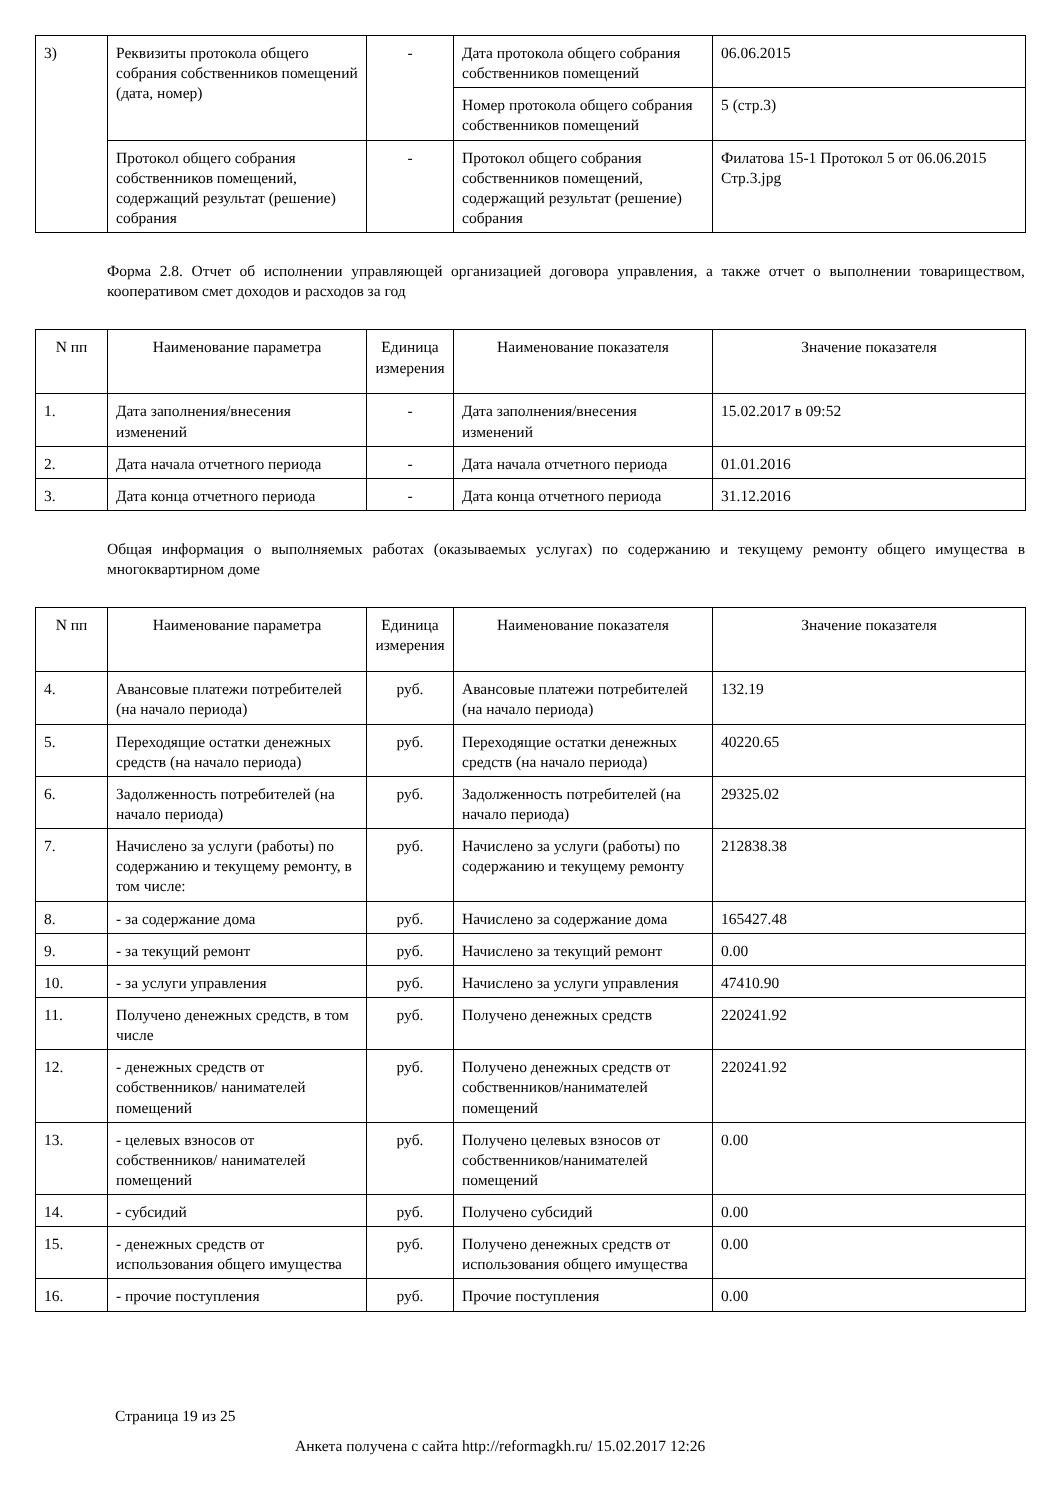| 3) | Реквизиты протокола общего собрания собственников помещений (дата, номер) | - | Дата протокола общего собрания собственников помещений | 06.06.2015 |
| | | | Номер протокола общего собрания собственников помещений | 5 (стр.3) |
| | Протокол общего собрания собственников помещений, содержащий результат (решение) собрания | - | Протокол общего собрания собственников помещений, содержащий результат (решение) собрания | Филатова 15-1 Протокол 5 от 06.06.2015 Стр.3.jpg |
Форма 2.8. Отчет об исполнении управляющей организацией договора управления, а также отчет о выполнении товариществом, кооперативом смет доходов и расходов за год
| N пп | Наименование параметра | Единица измерения | Наименование показателя | Значение показателя |
| --- | --- | --- | --- | --- |
| 1. | Дата заполнения/внесения изменений | - | Дата заполнения/внесения изменений | 15.02.2017 в 09:52 |
| 2. | Дата начала отчетного периода | - | Дата начала отчетного периода | 01.01.2016 |
| 3. | Дата конца отчетного периода | - | Дата конца отчетного периода | 31.12.2016 |
Общая информация о выполняемых работах (оказываемых услугах) по содержанию и текущему ремонту общего имущества в многоквартирном доме
| N пп | Наименование параметра | Единица измерения | Наименование показателя | Значение показателя |
| --- | --- | --- | --- | --- |
| 4. | Авансовые платежи потребителей (на начало периода) | руб. | Авансовые платежи потребителей (на начало периода) | 132.19 |
| 5. | Переходящие остатки денежных средств (на начало периода) | руб. | Переходящие остатки денежных средств (на начало периода) | 40220.65 |
| 6. | Задолженность потребителей (на начало периода) | руб. | Задолженность потребителей (на начало периода) | 29325.02 |
| 7. | Начислено за услуги (работы) по содержанию и текущему ремонту, в том числе: | руб. | Начислено за услуги (работы) по содержанию и текущему ремонту | 212838.38 |
| 8. | - за содержание дома | руб. | Начислено за содержание дома | 165427.48 |
| 9. | - за текущий ремонт | руб. | Начислено за текущий ремонт | 0.00 |
| 10. | - за услуги управления | руб. | Начислено за услуги управления | 47410.90 |
| 11. | Получено денежных средств, в том числе | руб. | Получено денежных средств | 220241.92 |
| 12. | - денежных средств от собственников/ нанимателей помещений | руб. | Получено денежных средств от собственников/нанимателей помещений | 220241.92 |
| 13. | - целевых взносов от собственников/ нанимателей помещений | руб. | Получено целевых взносов от собственников/нанимателей помещений | 0.00 |
| 14. | - субсидий | руб. | Получено субсидий | 0.00 |
| 15. | - денежных средств от использования общего имущества | руб. | Получено денежных средств от использования общего имущества | 0.00 |
| 16. | - прочие поступления | руб. | Прочие поступления | 0.00 |
Страница 19 из 25
Анкета получена с сайта http://reformagkh.ru/ 15.02.2017 12:26